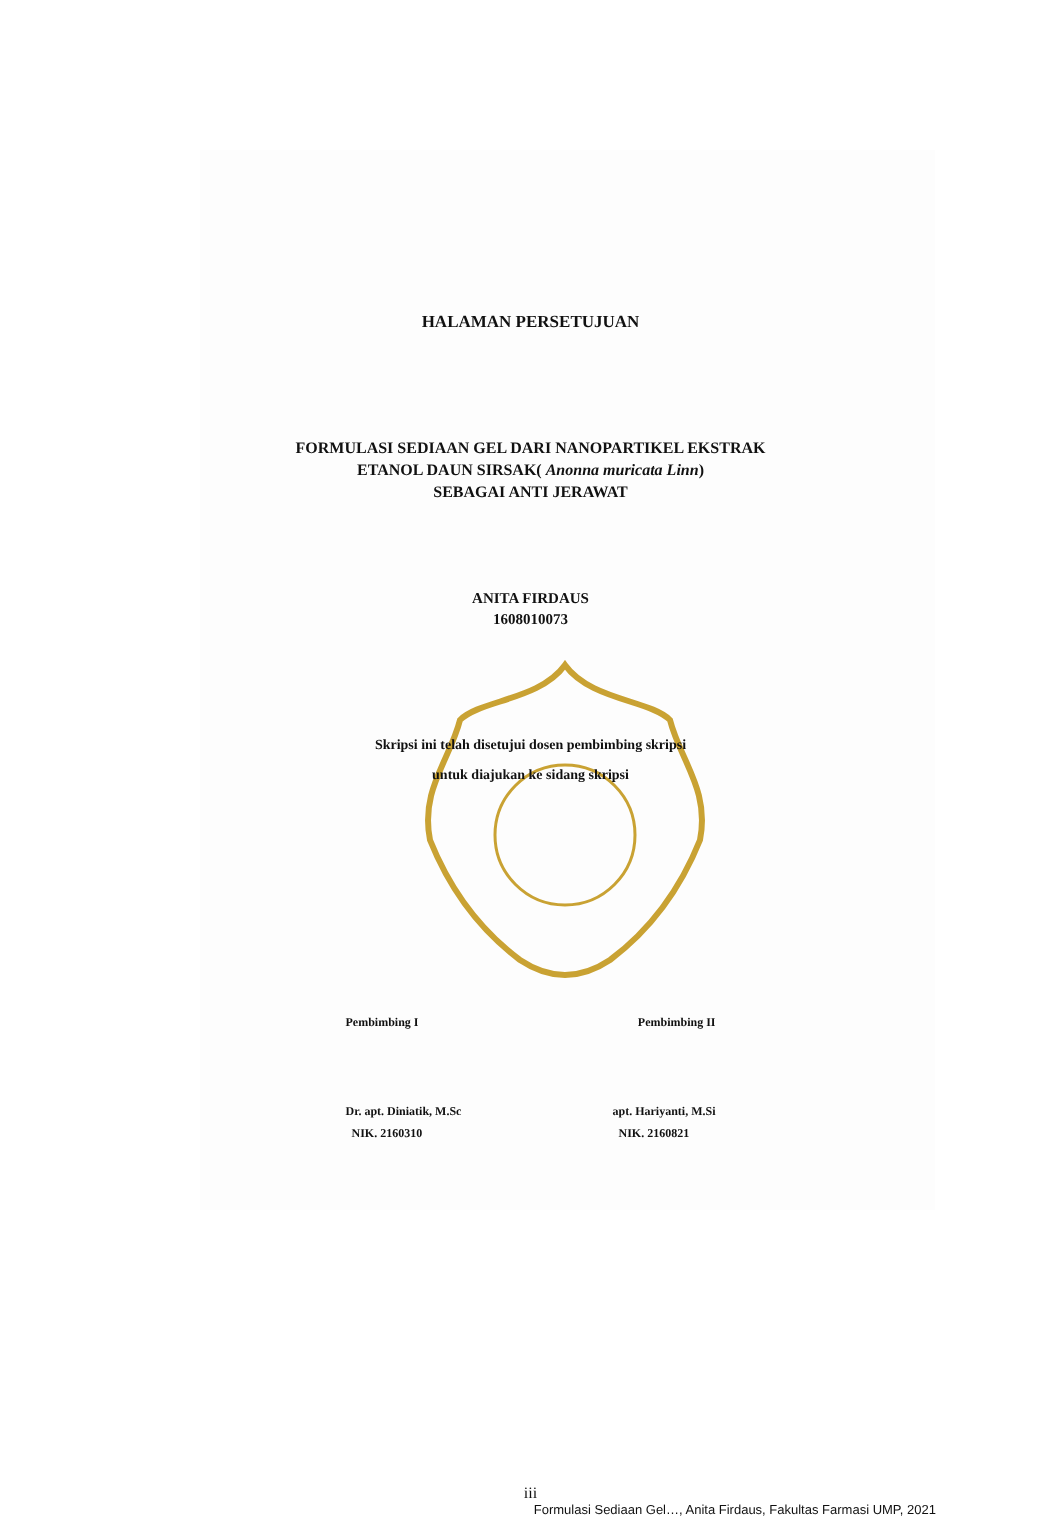HALAMAN PERSETUJUAN
FORMULASI SEDIAAN GEL DARI NANOPARTIKEL EKSTRAK
ETANOL DAUN SIRSAK( Anonna muricata Linn)
SEBAGAI ANTI JERAWAT
ANITA FIRDAUS
1608010073
Skripsi ini telah disetujui dosen pembimbing skripsi
untuk diajukan ke sidang skripsi
Pembimbing I Pembimbing II
Dr. apt. Diniatik, M.Sc
NIK. 2160310
apt. Hariyanti, M.Si
NIK. 2160821
iii
Formulasi Sediaan Gel…, Anita Firdaus, Fakultas Farmasi UMP, 2021